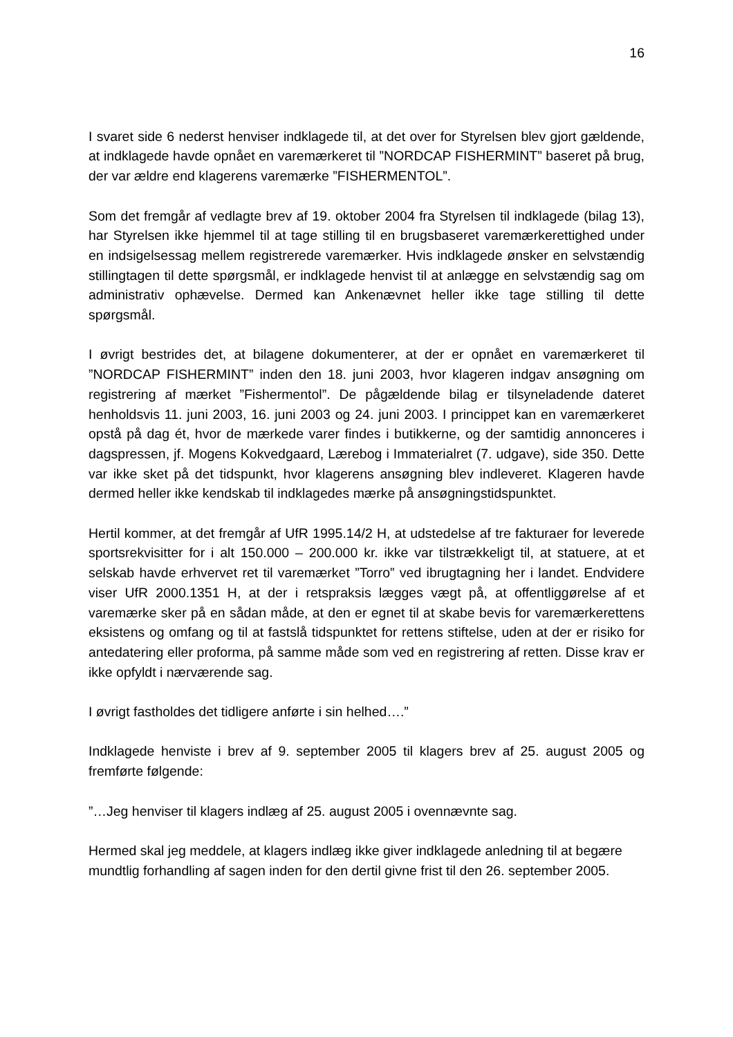16
I svaret side 6 nederst henviser indklagede til, at det over for Styrelsen blev gjort gældende, at indklagede havde opnået en varemærkeret til ”NORDCAP FISHERMINT” baseret på brug, der var ældre end klagerens varemærke ”FISHERMENTOL”.
Som det fremgår af vedlagte brev af 19. oktober 2004 fra Styrelsen til indklagede (bilag 13), har Styrelsen ikke hjemmel til at tage stilling til en brugsbaseret varemær­kerettighed under en indsigelsessag mellem registrerede varemærker. Hvis indkla­gede ønsker en selvstændig stillingtagen til dette spørgsmål, er indklagede henvist til at anlægge en selvstændig sag om administrativ ophævelse. Dermed kan Ankenæv­net heller ikke tage stilling til dette spørgsmål.
I øvrigt bestrides det, at bilagene dokumenterer, at der er opnået en varemærkeret til ”NORDCAP FISHERMINT” inden den 18. juni 2003, hvor klageren indgav ansøgning om registrering af mærket ”Fishermentol”. De pågældende bilag er tilsyneladende dateret henholdsvis 11. juni 2003, 16. juni 2003 og 24. juni 2003. I princippet kan en varemærkeret opstå på dag ét, hvor de mærkede varer findes i butikkerne, og der samtidig annonceres i dagspressen, jf. Mogens Kokvedgaard, Lærebog i Immaterial­ret (7. udgave), side 350. Dette var ikke sket på det tidspunkt, hvor klagerens ansøg­ning blev indleveret. Klageren havde dermed heller ikke kendskab til indklagedes mærke på ansøgningstidspunktet.
Hertil kommer, at det fremgår af UfR 1995.14/2 H, at udstedelse af tre fakturaer for leverede sportsrekvisitter for i alt 150.000 – 200.000 kr. ikke var tilstrækkeligt til, at statuere, at et selskab havde erhvervet ret til varemærket ”Torro” ved ibrugtagning her i landet. Endvidere viser UfR 2000.1351 H, at der i retspraksis lægges vægt på, at offentliggørelse af et varemærke sker på en sådan måde, at den er egnet til at skabe bevis for varemærkerettens eksistens og omfang og til at fastslå tidspunktet for rettens stiftelse, uden at der er risiko for antedatering eller proforma, på samme måde som ved en registrering af retten. Disse krav er ikke opfyldt i nærværende sag.
I øvrigt fastholdes det tidligere anførte i sin helhed….”
Indklagede henviste i brev af 9. september 2005 til klagers brev af 25. august 2005 og fremførte følgende:
”…Jeg henviser til klagers indlæg af 25. august 2005 i ovennævnte sag.
Hermed skal jeg meddele, at klagers indlæg ikke giver indklagede anledning til at begære mundtlig forhandling af sagen inden for den dertil givne frist til den 26. sep­tember 2005.